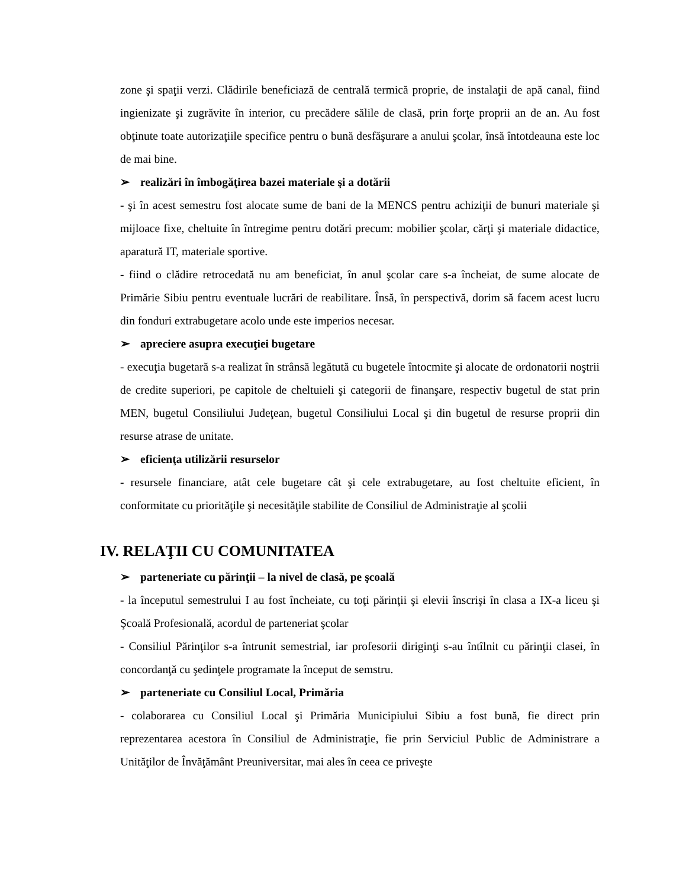zone şi spaţii verzi. Clădirile beneficiază de centrală termică proprie, de instalaţii de apă canal, fiind ingienizate şi zugrăvite în interior, cu precădere sălile de clasă, prin forţe proprii an de an. Au fost obţinute toate autorizaţiile specifice pentru o bună desfăşurare a anului şcolar, însă întotdeauna este loc de mai bine.
➢ realizări în îmbogăţirea bazei materiale şi a dotării
- şi în acest semestru fost alocate sume de bani de la MENCS pentru achiziţii de bunuri materiale şi mijloace fixe, cheltuite în întregime pentru dotări precum: mobilier şcolar, cărţi şi materiale didactice, aparatură IT, materiale sportive.
- fiind o clădire retrocedată nu am beneficiat, în anul şcolar care s-a încheiat, de sume alocate de Primărie Sibiu pentru eventuale lucrări de reabilitare. Însă, în perspectivă, dorim să facem acest lucru din fonduri extrabugetare acolo unde este imperios necesar.
➢ apreciere asupra execuţiei bugetare
- execuţia bugetară s-a realizat în strânsă legătută cu bugetele întocmite şi alocate de ordonatorii noştrii de credite superiori, pe capitole de cheltuieli şi categorii de finanşare, respectiv bugetul de stat prin MEN, bugetul Consiliului Judeţean, bugetul Consiliului Local şi din bugetul de resurse proprii din resurse atrase de unitate.
➢ eficienţa utilizării resurselor
- resursele financiare, atât cele bugetare cât şi cele extrabugetare, au fost cheltuite eficient, în conformitate cu priorităţile şi necesităţile stabilite de Consiliul de Administraţie al şcolii
IV. RELAŢII CU COMUNITATEA
➢ parteneriate cu părinţii – la nivel de clasă, pe şcoală
- la începutul semestrului I au fost încheiate, cu toţi părinţii şi elevii înscrişi în clasa a IX-a liceu şi Şcoală Profesională, acordul de parteneriat şcolar
- Consiliul Părinţilor s-a întrunit semestrial, iar profesorii diriginţi s-au întîlnit cu părinţii clasei, în concordanţă cu şedinţele programate la început de semstru.
➢ parteneriate cu Consiliul Local, Primăria
- colaborarea cu Consiliul Local şi Primăria Municipiului Sibiu a fost bună, fie direct prin reprezentarea acestora în Consiliul de Administraţie, fie prin Serviciul Public de Administrare a Unităţilor de Învăţământ Preuniversitar, mai ales în ceea ce priveşte